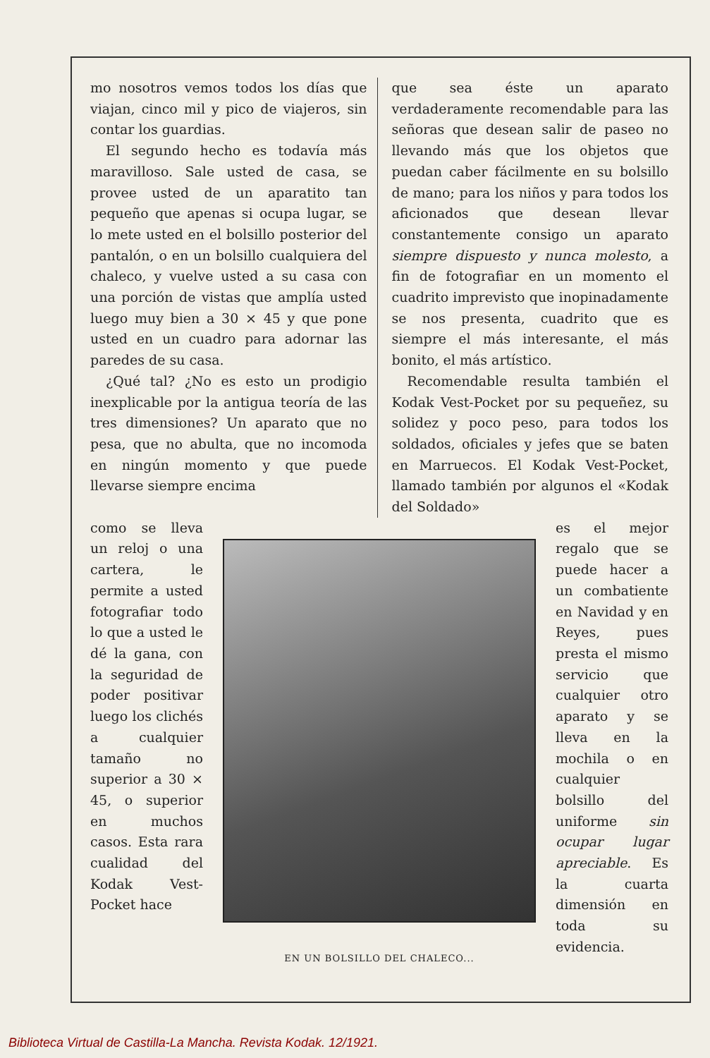mo nosotros vemos todos los días que viajan, cinco mil y pico de viajeros, sin contar los guardias.
El segundo hecho es todavía más maravilloso. Sale usted de casa, se provee usted de un aparatito tan pequeño que apenas si ocupa lugar, se lo mete usted en el bolsillo posterior del pantalón, o en un bolsillo cualquiera del chaleco, y vuelve usted a su casa con una porción de vistas que amplía usted luego muy bien a 30 × 45 y que pone usted en un cuadro para adornar las paredes de su casa.
¿Qué tal? ¿No es esto un prodigio inexplicable por la antigua teoría de las tres dimensiones? Un aparato que no pesa, que no abulta, que no incomoda en ningún momento y que puede llevarse siempre encima
que sea éste un aparato verdaderamente recomendable para las señoras que desean salir de paseo no llevando más que los objetos que puedan caber fácilmente en su bolsillo de mano; para los niños y para todos los aficionados que desean llevar constantemente consigo un aparato siempre dispuesto y nunca molesto, a fin de fotografiar en un momento el cuadrito imprevisto que inopinadamente se nos presenta, cuadrito que es siempre el más interesante, el más bonito, el más artístico.
Recomendable resulta también el Kodak Vest-Pocket por su pequeñez, su solidez y poco peso, para todos los soldados, oficiales y jefes que se baten en Marruecos. El Kodak Vest-Pocket, llamado también por algunos el «Kodak del Soldado»
como se lleva un reloj o una cartera, le permite a usted fotografiar todo lo que a usted le dé la gana, con la seguridad de poder positivar luego los clichés a cualquier tamaño no superior a 30 × 45, o superior en muchos casos. Esta rara cualidad del Kodak Vest-Pocket hace
EN UN BOLSILLO DEL CHALECO...
es el mejor regalo que se puede hacer a un combatiente en Navidad y en Reyes, pues presta el mismo servicio que cualquier otro aparato y se lleva en la mochila o en cualquier bolsillo del uniforme sin ocupar lugar apreciable. Es la cuarta dimensión en toda su evidencia.
Biblioteca Virtual de Castilla-La Mancha. Revista Kodak. 12/1921.